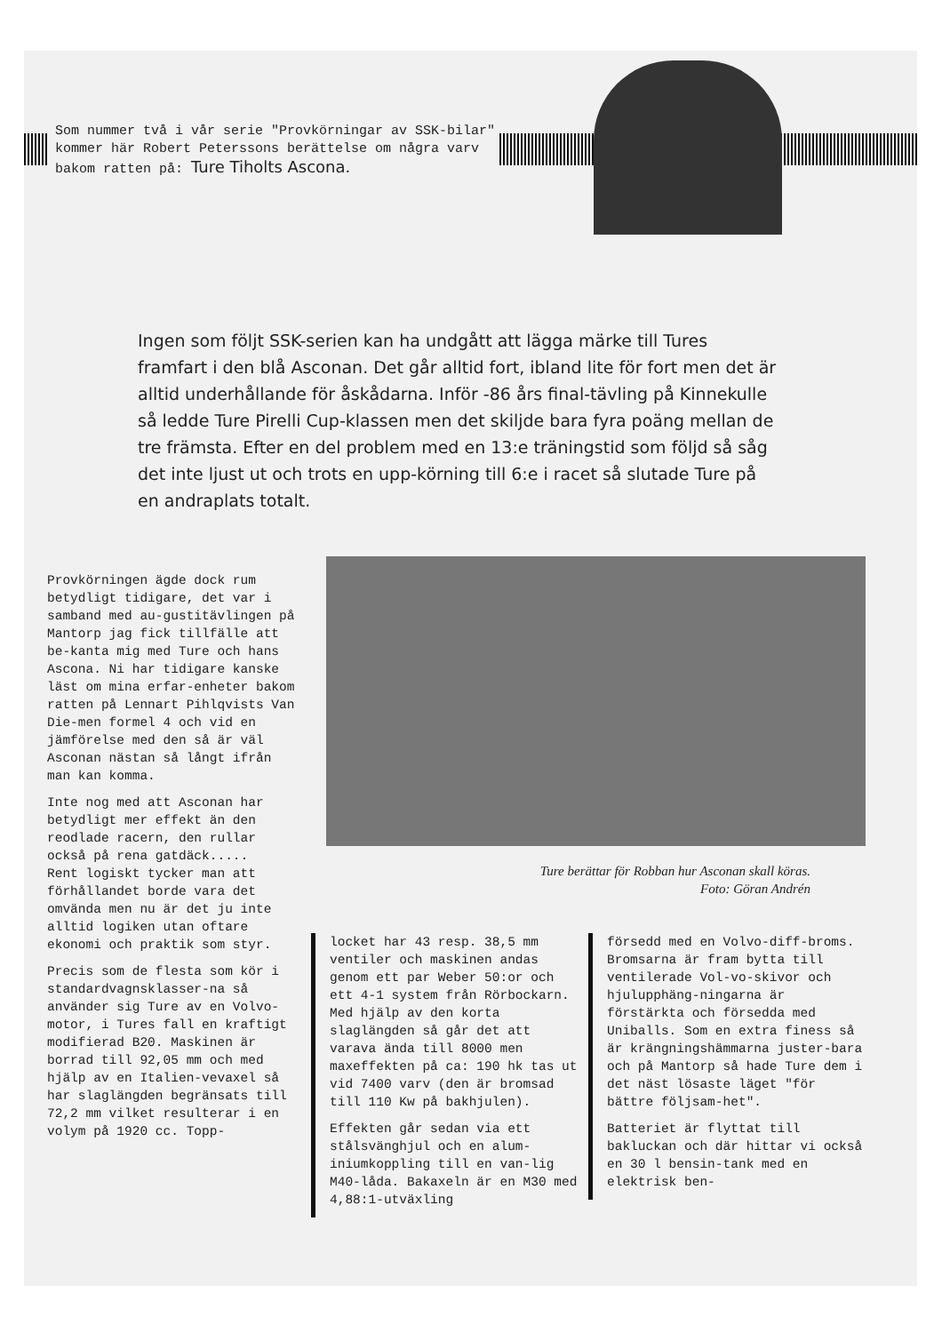Som nummer två i vår serie "Provkörningar av SSK-bilar" kommer här Robert Peterssons berättelse om några varv bakom ratten på: Ture Tiholts Ascona.
Ingen som följt SSK-serien kan ha undgått att lägga märke till Tures framfart i den blå Asconan. Det går alltid fort, ibland lite för fort men det är alltid underhållande för åskådarna. Inför -86 års final-tävling på Kinnekulle så ledde Ture Pirelli Cup-klassen men det skiljde bara fyra poäng mellan de tre främsta. Efter en del problem med en 13:e träningstid som följd så såg det inte ljust ut och trots en upp-körning till 6:e i racet så slutade Ture på en andraplats totalt.
Provkörningen ägde dock rum betydligt tidigare, det var i samband med au-gustitävlingen på Mantorp jag fick tillfälle att be-kanta mig med Ture och hans Ascona. Ni har tidigare kanske läst om mina erfar-enheter bakom ratten på Lennart Pihlqvists Van Die-men formel 4 och vid en jämförelse med den så är väl Asconan nästan så långt ifrån man kan komma.
Inte nog med att Asconan har betydligt mer effekt än den reodlade racern, den rullar också på rena gatdäck.....
Rent logiskt tycker man att förhållandet borde vara det omvända men nu är det ju inte alltid logiken utan oftare ekonomi och praktik som styr.
Precis som de flesta som kör i standardvagnsklasser-na så använder sig Ture av en Volvo-motor, i Tures fall en kraftigt modifierad B20. Maskinen är borrad till 92,05 mm och med hjälp av en Italien-vevaxel så har slaglängden begränsats till 72,2 mm vilket resulterar i en volym på 1920 cc. Topp-
Ture berättar för Robban hur Asconan skall köras.
Foto: Göran Andrén
locket har 43 resp. 38,5 mm ventiler och maskinen andas genom ett par Weber 50:or och ett 4-1 system från Rörbockarn. Med hjälp av den korta slaglängden så går det att varava ända till 8000 men maxeffekten på ca: 190 hk tas ut vid 7400 varv (den är bromsad till 110 Kw på bakhjulen).
Effekten går sedan via ett stålsvänghjul och en alum-iniumkoppling till en van-lig M40-låda. Bakaxeln är en M30 med 4,88:1-utväxling
försedd med en Volvo-diff-broms. Bromsarna är fram bytta till ventilerade Vol-vo-skivor och hjulupphäng-ningarna är förstärkta och försedda med Uniballs. Som en extra finess så är krängningshämmarna juster-bara och på Mantorp så hade Ture dem i det näst lösaste läget "för bättre följsam-het".
Batteriet är flyttat till bakluckan och där hittar vi också en 30 l bensin-tank med en elektrisk ben-